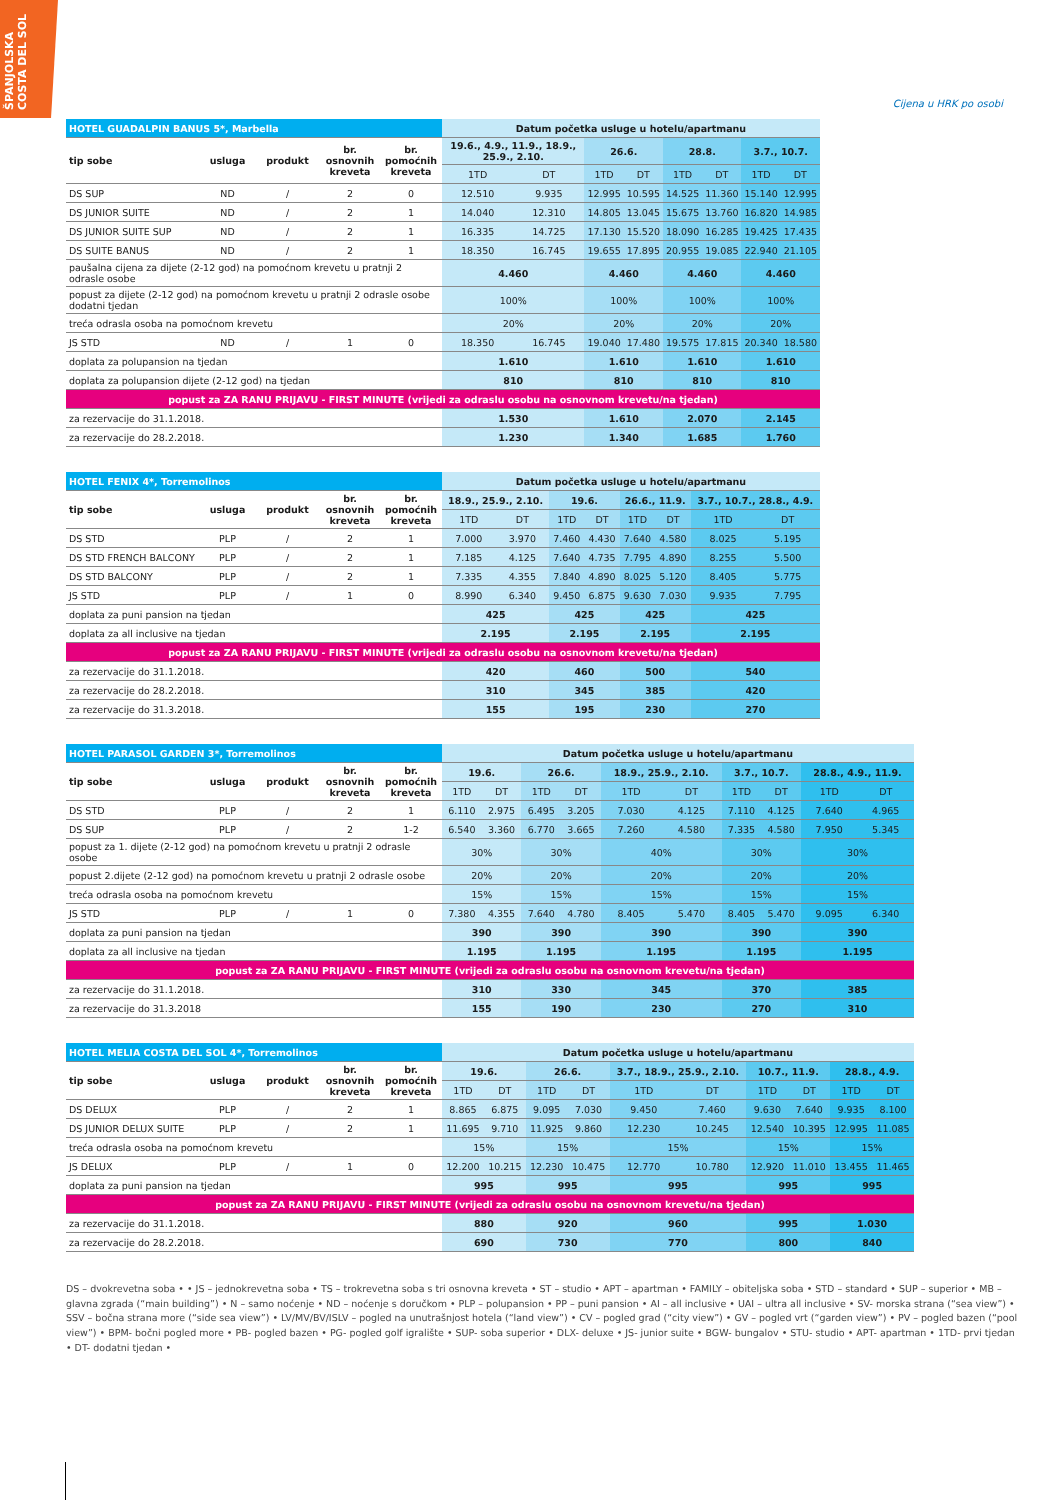ŠPANJOLSKA
COSTA DEL SOL
Cijena u HRK po osobi
| HOTEL GUADALPIN BANUS 5*, Marbella | | | | | Datum početka usluge u hotelu/apartmanu | | | | | | | |
| --- | --- | --- | --- | --- | --- | --- | --- | --- | --- | --- | --- | --- |
| tip sobe | usluga | produkt | br. osnovnih kreveta | br. pomoćnih kreveta | 19.6., 4.9., 11.9., 18.9., 25.9., 2.10. | | 26.6. | | 28.8. | | 3.7., 10.7. | |
| | | | | | 1TD | DT | 1TD | DT | 1TD | DT | 1TD | DT |
| DS SUP | ND | / | 2 | 0 | 12.510 | 9.935 | 12.995 | 10.595 | 14.525 | 11.360 | 15.140 | 12.995 |
| DS JUNIOR SUITE | ND | / | 2 | 1 | 14.040 | 12.310 | 14.805 | 13.045 | 15.675 | 13.760 | 16.820 | 14.985 |
| DS JUNIOR SUITE SUP | ND | / | 2 | 1 | 16.335 | 14.725 | 17.130 | 15.520 | 18.090 | 16.285 | 19.425 | 17.435 |
| DS SUITE BANUS | ND | / | 2 | 1 | 18.350 | 16.745 | 19.655 | 17.895 | 20.955 | 19.085 | 22.940 | 21.105 |
| paušalna cijena za dijete (2-12 god) na pomoćnom krevetu u pratnji 2 odrasle osobe | | | | | 4.460 | | 4.460 | | 4.460 | | 4.460 | |
| popust za dijete (2-12 god) na pomoćnom krevetu u pratnji 2 odrasle osobe dodatni tjedan | | | | | 100% | | 100% | | 100% | | 100% | |
| treća odrasla osoba na pomoćnom krevetu | | | | | 20% | | 20% | | 20% | | 20% | |
| JS STD | ND | / | 1 | 0 | 18.350 | 16.745 | 19.040 | 17.480 | 19.575 | 17.815 | 20.340 | 18.580 |
| doplata za polupansion na tjedan | | | | | 1.610 | | 1.610 | | 1.610 | | 1.610 | |
| doplata za polupansion dijete (2-12 god) na tjedan | | | | | 810 | | 810 | | 810 | | 810 | |
| popust za ZA RANU PRIJAVU - FIRST MINUTE (vrijedi za odraslu osobu na osnovnom krevetu/na tjedan) | | | | | | | | | | | | |
| za rezervacije do 31.1.2018. | | | | | 1.530 | | 1.610 | | 2.070 | | 2.145 | |
| za rezervacije do 28.2.2018. | | | | | 1.230 | | 1.340 | | 1.685 | | 1.760 | |
| HOTEL FENIX 4*, Torremolinos | | | | | Datum početka usluge u hotelu/apartmanu | | | | | | | |
| --- | --- | --- | --- | --- | --- | --- | --- | --- | --- | --- | --- | --- |
| tip sobe | usluga | produkt | br. osnovnih kreveta | br. pomoćnih kreveta | 18.9., 25.9., 2.10. | | 19.6. | | 26.6., 11.9. | | 3.7., 10.7., 28.8., 4.9. | |
| | | | | | 1TD | DT | 1TD | DT | 1TD | DT | 1TD | DT |
| DS STD | PLP | / | 2 | 1 | 7.000 | 3.970 | 7.460 | 4.430 | 7.640 | 4.580 | 8.025 | 5.195 |
| DS STD FRENCH BALCONY | PLP | / | 2 | 1 | 7.185 | 4.125 | 7.640 | 4.735 | 7.795 | 4.890 | 8.255 | 5.500 |
| DS STD BALCONY | PLP | / | 2 | 1 | 7.335 | 4.355 | 7.840 | 4.890 | 8.025 | 5.120 | 8.405 | 5.775 |
| JS STD | PLP | / | 1 | 0 | 8.990 | 6.340 | 9.450 | 6.875 | 9.630 | 7.030 | 9.935 | 7.795 |
| doplata za puni pansion na tjedan | | | | | 425 | | 425 | | 425 | | 425 | |
| doplata za all inclusive na tjedan | | | | | 2.195 | | 2.195 | | 2.195 | | 2.195 | |
| popust za ZA RANU PRIJAVU - FIRST MINUTE (vrijedi za odraslu osobu na osnovnom krevetu/na tjedan) | | | | | | | | | | | | |
| za rezervacije do 31.1.2018. | | | | | 420 | | 460 | | 500 | | 540 | |
| za rezervacije do 28.2.2018. | | | | | 310 | | 345 | | 385 | | 420 | |
| za rezervacije do 31.3.2018. | | | | | 155 | | 195 | | 230 | | 270 | |
| HOTEL PARASOL GARDEN 3*, Torremolinos | | | | | Datum početka usluge u hotelu/apartmanu | | | | | | | | | |
| --- | --- | --- | --- | --- | --- | --- | --- | --- | --- | --- | --- | --- | --- | --- |
| tip sobe | usluga | produkt | br. osnovnih kreveta | br. pomoćnih kreveta | 19.6. | | 26.6. | | 18.9., 25.9., 2.10. | | 3.7., 10.7. | | 28.8., 4.9., 11.9. | |
| | | | | | 1TD | DT | 1TD | DT | 1TD | DT | 1TD | DT | 1TD | DT |
| DS STD | PLP | / | 2 | 1 | 6.110 | 2.975 | 6.495 | 3.205 | 7.030 | 4.125 | 7.110 | 4.125 | 7.640 | 4.965 |
| DS SUP | PLP | / | 2 | 1-2 | 6.540 | 3.360 | 6.770 | 3.665 | 7.260 | 4.580 | 7.335 | 4.580 | 7.950 | 5.345 |
| popust za 1. dijete (2-12 god) na pomoćnom krevetu u pratnji 2 odrasle osobe | | | | | 30% | | 30% | | 40% | | 30% | | 30% | |
| popust 2.dijete (2-12 god) na pomoćnom krevetu u pratnji 2 odrasle osobe | | | | | 20% | | 20% | | 20% | | 20% | | 20% | |
| treća odrasla osoba na pomoćnom krevetu | | | | | 15% | | 15% | | 15% | | 15% | | 15% | |
| JS STD | PLP | / | 1 | 0 | 7.380 | 4.355 | 7.640 | 4.780 | 8.405 | 5.470 | 8.405 | 5.470 | 9.095 | 6.340 |
| doplata za puni pansion na tjedan | | | | | 390 | | 390 | | 390 | | 390 | | 390 | |
| doplata za all inclusive na tjedan | | | | | 1.195 | | 1.195 | | 1.195 | | 1.195 | | 1.195 | |
| popust za ZA RANU PRIJAVU - FIRST MINUTE (vrijedi za odraslu osobu na osnovnom krevetu/na tjedan) | | | | | | | | | | | | | | |
| za rezervacije do 31.1.2018. | | | | | 310 | | 330 | | 345 | | 370 | | 385 | |
| za rezervacije do 31.3.2018 | | | | | 155 | | 190 | | 230 | | 270 | | 310 | |
| HOTEL MELIA COSTA DEL SOL 4*, Torremolinos | | | | | Datum početka usluge u hotelu/apartmanu | | | | | | | | | |
| --- | --- | --- | --- | --- | --- | --- | --- | --- | --- | --- | --- | --- | --- | --- |
| tip sobe | usluga | produkt | br. osnovnih kreveta | br. pomoćnih kreveta | 19.6. | | 26.6. | | 3.7., 18.9., 25.9., 2.10. | | 10.7., 11.9. | | 28.8., 4.9. | |
| | | | | | 1TD | DT | 1TD | DT | 1TD | DT | 1TD | DT | 1TD | DT |
| DS DELUX | PLP | / | 2 | 1 | 8.865 | 6.875 | 9.095 | 7.030 | 9.450 | 7.460 | 9.630 | 7.640 | 9.935 | 8.100 |
| DS JUNIOR DELUX SUITE | PLP | / | 2 | 1 | 11.695 | 9.710 | 11.925 | 9.860 | 12.230 | 10.245 | 12.540 | 10.395 | 12.995 | 11.085 |
| treća odrasla osoba na pomoćnom krevetu | | | | | 15% | | 15% | | 15% | | 15% | | 15% | |
| JS DELUX | PLP | / | 1 | 0 | 12.200 | 10.215 | 12.230 | 10.475 | 12.770 | 10.780 | 12.920 | 11.010 | 13.455 | 11.465 |
| doplata za puni pansion na tjedan | | | | | 995 | | 995 | | 995 | | 995 | | 995 | |
| popust za ZA RANU PRIJAVU - FIRST MINUTE (vrijedi za odraslu osobu na osnovnom krevetu/na tjedan) | | | | | | | | | | | | | | |
| za rezervacije do 31.1.2018. | | | | | 880 | | 920 | | 960 | | 995 | | 1.030 | |
| za rezervacije do 28.2.2018. | | | | | 690 | | 730 | | 770 | | 800 | | 840 | |
DS – dvokrevetna soba • • JS – jednokrevetna soba • TS – trokrevetna soba s tri osnovna kreveta • ST – studio • APT – apartman • FAMILY – obiteljska soba • STD – standard • SUP – superior • MB – glavna zgrada (“main building”) • N – samo noćenje • ND – noćenje s doručkom • PLP – polupansion • PP – puni pansion • AI – all inclusive • UAI – ultra all inclusive • SV- morska strana (“sea view”) • SSV – bočna strana more (“side sea view”) • LV/MV/BV/ISLV – pogled na unutrašnjost hotela (“land view”) • CV – pogled grad (“city view”) • GV – pogled vrt (“garden view”) • PV – pogled bazen (“pool view”) • BPM- bočni pogled more • PB- pogled bazen • PG- pogled golf igralište • SUP- soba superior • DLX- deluxe • JS- junior suite • BGW- bungalov • STU- studio • APT- apartman • 1TD- prvi tjedan • DT- dodatni tjedan •